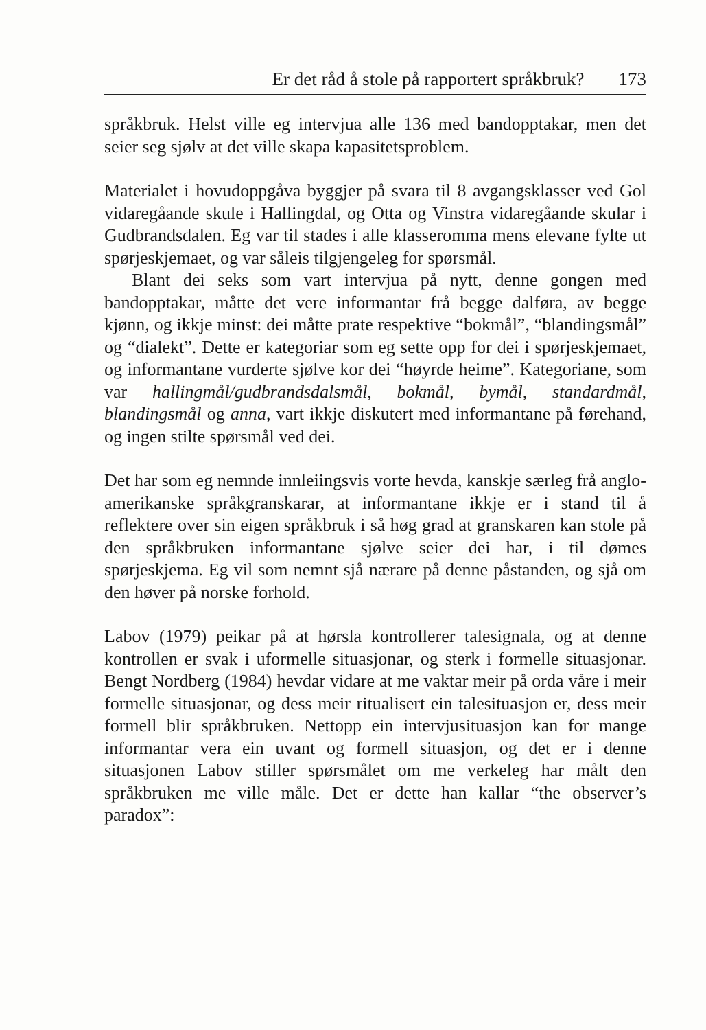Er det råd å stole på rapportert språkbruk? 173
språkbruk. Helst ville eg intervjua alle 136 med bandopptakar, men det seier seg sjølv at det ville skapa kapasitetsproblem.
Materialet i hovudoppgåva byggjer på svara til 8 avgangs­klasser ved Gol vidaregåande skule i Hallingdal, og Otta og Vins­tra vidaregåande skular i Gudbrandsdalen. Eg var til stades i alle klasseromma mens elevane fylte ut spørjeskjemaet, og var såleis tilgjengeleg for spørsmål.
Blant dei seks som vart intervjua på nytt, denne gongen med bandopptakar, måtte det vere informantar frå begge dalføra, av begge kjønn, og ikkje minst: dei måtte prate respektive “bokmål”, “blandingsmål” og “dialekt”. Dette er kategoriar som eg sette opp for dei i spørjeskjemaet, og informantane vurderte sjølve kor dei “høyrde heime”. Kategoriane, som var hallingmål/gudbrandsdalsmål, bokmål, bymål, standardmål, blandingsmål og anna, vart ikkje diskutert med informantane på førehand, og ingen stilte spørsmål ved dei.
Det har som eg nemnde innleiingsvis vorte hevda, kanskje særleg frå anglo-amerikanske språkgranskarar, at informant­ane ikkje er i stand til å reflektere over sin eigen språkbruk i så høg grad at granskaren kan stole på den språkbruken infor­mantane sjølve seier dei har, i til dømes spørjeskjema. Eg vil som nemnt sjå nærare på denne påstanden, og sjå om den høver på norske forhold.
Labov (1979) peikar på at hørsla kontrollerer talesignala, og at denne kontrollen er svak i uformelle situasjonar, og sterk i formelle situasjonar. Bengt Nordberg (1984) hevdar vidare at me vaktar meir på orda våre i meir formelle situasjonar, og dess meir ritualisert ein talesituasjon er, dess meir formell blir språkbruken. Nettopp ein intervjusituasjon kan for mange informantar vera ein uvant og formell situasjon, og det er i denne situasjonen Labov stiller spørsmålet om me verkeleg har målt den språkbruken me ville måle. Det er dette han kal­lar “the observer’s paradox”: